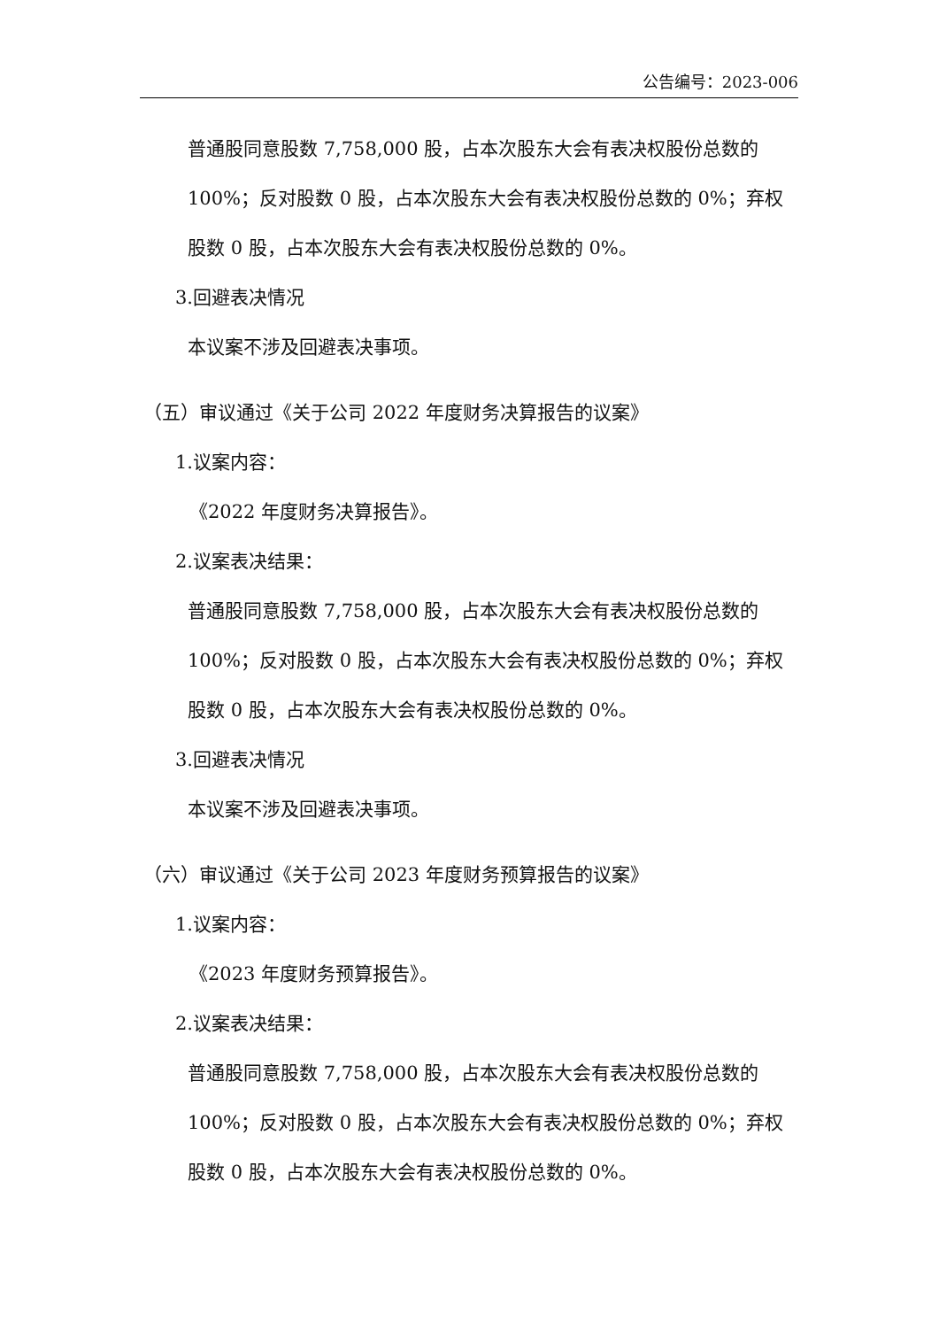公告编号：2023-006
普通股同意股数 7,758,000 股，占本次股东大会有表决权股份总数的 100%；反对股数 0 股，占本次股东大会有表决权股份总数的 0%；弃权股数 0 股，占本次股东大会有表决权股份总数的 0%。
3.回避表决情况
本议案不涉及回避表决事项。
（五）审议通过《关于公司 2022 年度财务决算报告的议案》
1.议案内容：
《2022 年度财务决算报告》。
2.议案表决结果：
普通股同意股数 7,758,000 股，占本次股东大会有表决权股份总数的 100%；反对股数 0 股，占本次股东大会有表决权股份总数的 0%；弃权股数 0 股，占本次股东大会有表决权股份总数的 0%。
3.回避表决情况
本议案不涉及回避表决事项。
（六）审议通过《关于公司 2023 年度财务预算报告的议案》
1.议案内容：
《2023 年度财务预算报告》。
2.议案表决结果：
普通股同意股数 7,758,000 股，占本次股东大会有表决权股份总数的 100%；反对股数 0 股，占本次股东大会有表决权股份总数的 0%；弃权股数 0 股，占本次股东大会有表决权股份总数的 0%。